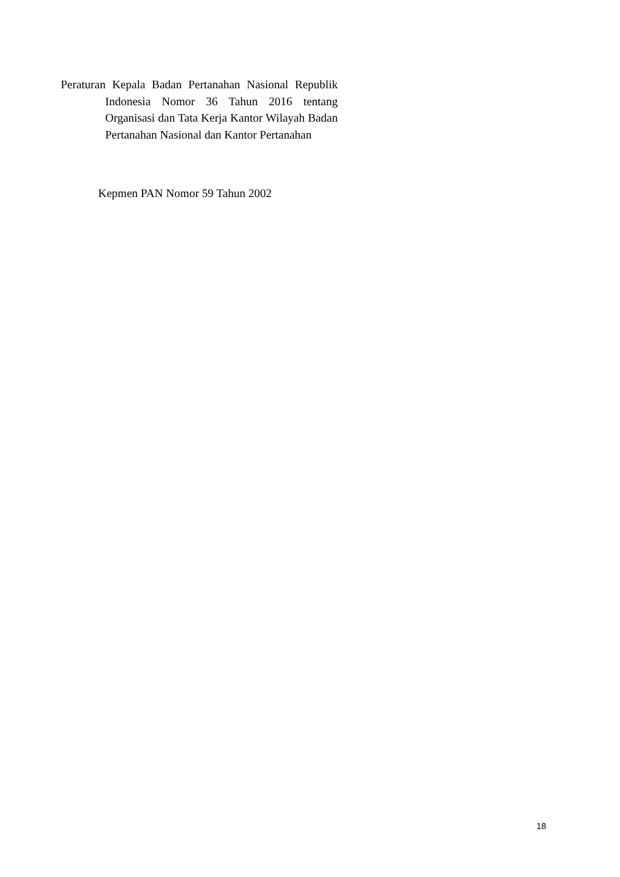Peraturan Kepala Badan Pertanahan Nasional Republik Indonesia Nomor 36 Tahun 2016 tentang Organisasi dan Tata Kerja Kantor Wilayah Badan Pertanahan Nasional dan Kantor Pertanahan
Kepmen PAN Nomor 59 Tahun 2002
18